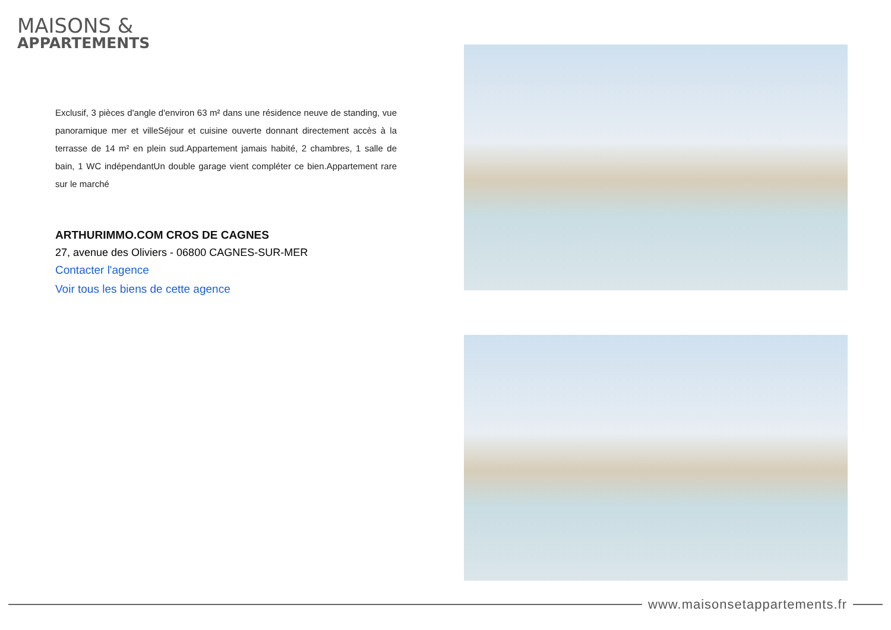MAISONS &
APPARTEMENTS
Exclusif, 3 pièces d'angle d'environ 63 m² dans une résidence neuve de standing, vue panoramique mer et villeSéjour et cuisine ouverte donnant directement accès à la terrasse de 14 m² en plein sud.Appartement jamais habité, 2 chambres, 1 salle de bain, 1 WC indépendantUn double garage vient compléter ce bien.Appartement rare sur le marché
ARTHURIMMO.COM CROS DE CAGNES
27, avenue des Oliviers - 06800 CAGNES-SUR-MER
Contacter l'agence
Voir tous les biens de cette agence
www.maisonsetappartements.fr